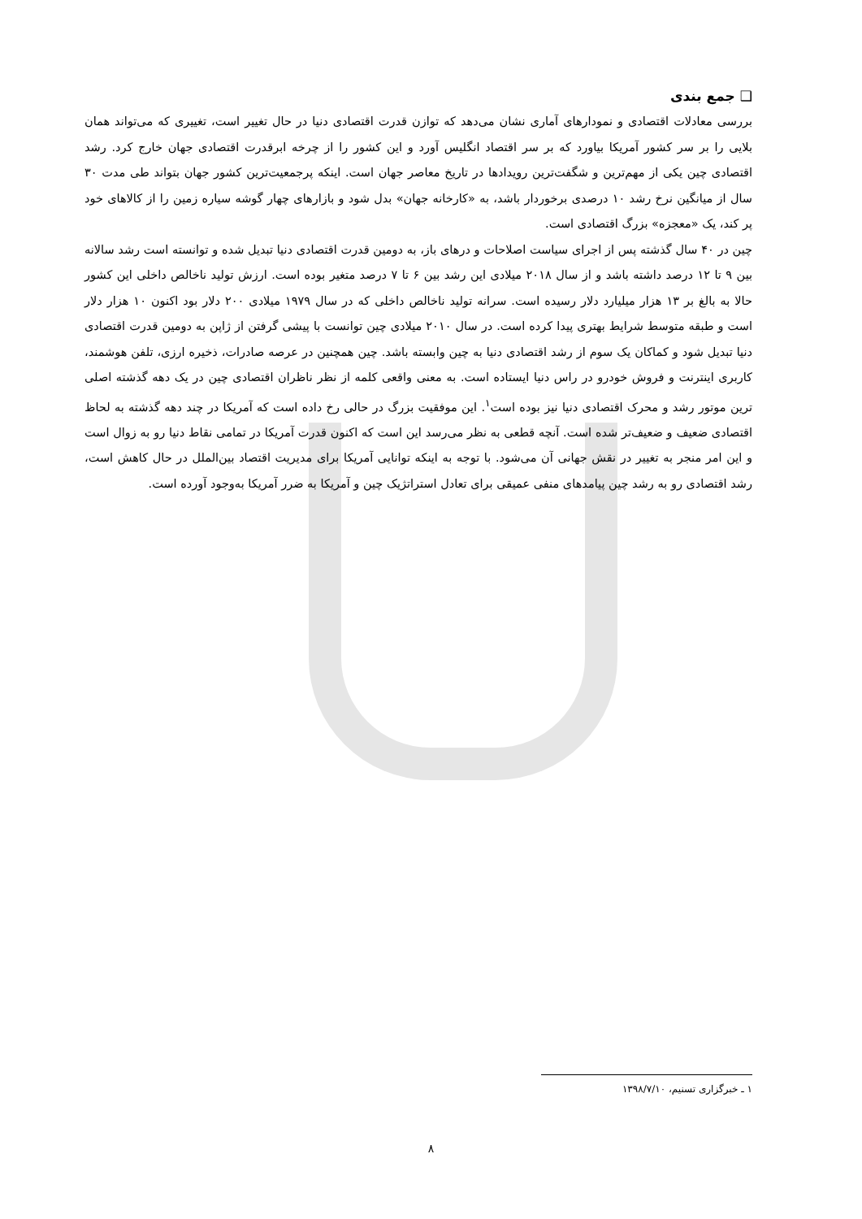❑ جمع بندی
بررسی معادلات اقتصادی و نمودارهای آماری نشان می‌دهد که توازن قدرت اقتصادی دنیا در حال تغییر است، تغییری که می‌تواند همان بلایی را بر سر کشور آمریکا بیاورد که بر سر اقتصاد انگلیس آورد و این کشور را از چرخه ابرقدرت اقتصادی جهان خارج کرد. رشد اقتصادی چین یکی از مهم‌ترین و شگفت‌ترین رویدادها در تاریخ معاصر جهان است. اینکه پرجمعیت‌ترین کشور جهان بتواند طی مدت ۳۰ سال از میانگین نرخ رشد ۱۰ درصدی برخوردار باشد، به «کارخانه جهان» بدل شود و بازارهای چهار گوشه سیاره زمین را از کالاهای خود پر کند، یک «معجزه» بزرگ اقتصادی است.
چین در ۴۰ سال گذشته پس از اجرای سیاست اصلاحات و درهای باز، به دومین قدرت اقتصادی دنیا تبدیل شده و توانسته است رشد سالانه بین ۹ تا ۱۲ درصد داشته باشد و از سال ۲۰۱۸ میلادی این رشد بین ۶ تا ۷ درصد متغیر بوده است. ارزش تولید ناخالص داخلی این کشور حالا به بالغ بر ۱۳ هزار میلیارد دلار رسیده است. سرانه تولید ناخالص داخلی که در سال ۱۹۷۹ میلادی ۲۰۰ دلار بود اکنون ۱۰ هزار دلار است و طبقه متوسط شرایط بهتری پیدا کرده است. در سال ۲۰۱۰ میلادی چین توانست با پیشی گرفتن از ژاپن به دومین قدرت اقتصادی دنیا تبدیل شود و کماکان یک سوم از رشد اقتصادی دنیا به چین وابسته باشد. چین همچنین در عرصه صادرات، ذخیره ارزی، تلفن هوشمند، کاربری اینترنت و فروش خودرو در راس دنیا ایستاده است. به معنی واقعی کلمه از نظر ناظران اقتصادی چین در یک دهه گذشته اصلی ترین موتور رشد و محرک اقتصادی دنیا نیز بوده است<sup>۱</sup>. این موفقیت بزرگ در حالی رخ داده است که آمریکا در چند دهه گذشته به لحاظ اقتصادی ضعیف و ضعیف‌تر شده است. آنچه قطعی به نظر می‌رسد این است که اکنون قدرت آمریکا در تمامی نقاط دنیا رو به زوال است و این امر منجر به تغییر در نقش جهانی آن می‌شود. با توجه به اینکه توانایی آمریکا برای مدیریت اقتصاد بین‌الملل در حال کاهش است، رشد اقتصادی رو به رشد چین پیامدهای منفی عمیقی برای تعادل استراتژیک چین و آمریکا به ضرر آمریکا به‌وجود آورده است.
۱ ـ خبرگزاری تسنیم، ۱۳۹۸/۷/۱۰
۸